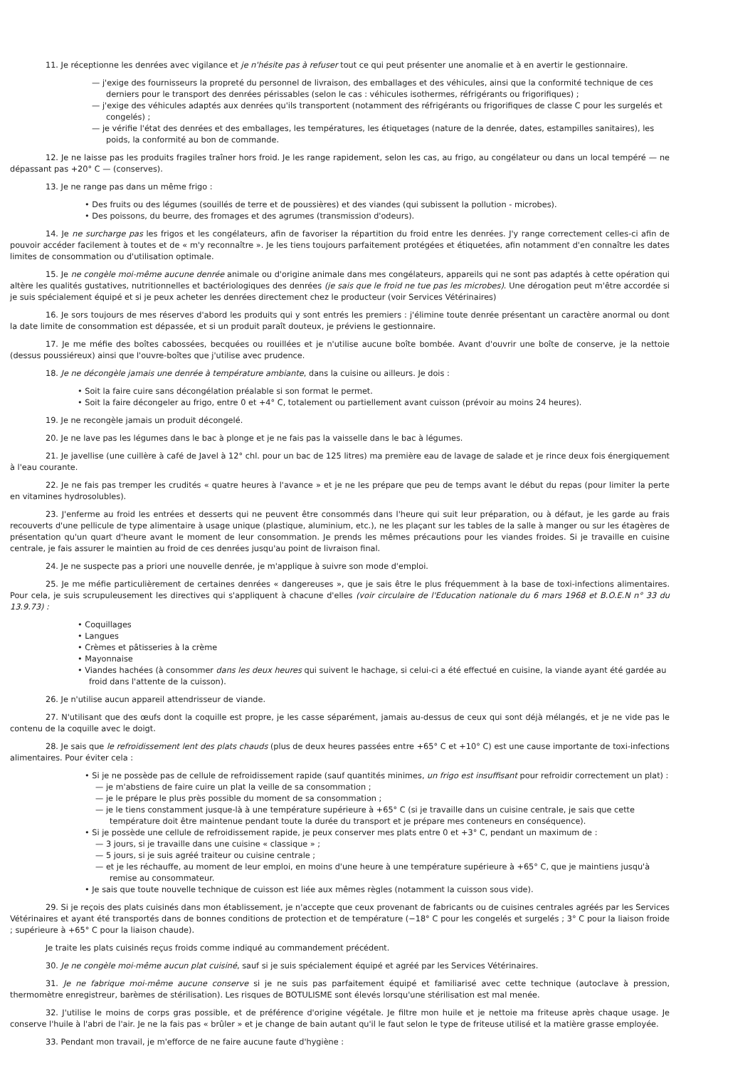11. Je réceptionne les denrées avec vigilance et je n'hésite pas à refuser tout ce qui peut présenter une anomalie et à en avertir le gestionnaire.
— j'exige des fournisseurs la propreté du personnel de livraison, des emballages et des véhicules, ainsi que la conformité technique de ces derniers pour le transport des denrées périssables (selon le cas : véhicules isothermes, réfrigérants ou frigorifiques) ;
— j'exige des véhicules adaptés aux denrées qu'ils transportent (notamment des réfrigérants ou frigorifiques de classe C pour les surgelés et congelés) ;
— je vérifie l'état des denrées et des emballages, les températures, les étiquetages (nature de la denrée, dates, estampilles sanitaires), les poids, la conformité au bon de commande.
12. Je ne laisse pas les produits fragiles traîner hors froid. Je les range rapidement, selon les cas, au frigo, au congélateur ou dans un local tempéré — ne dépassant pas +20° C — (conserves).
13. Je ne range pas dans un même frigo :
• Des fruits ou des légumes (souillés de terre et de poussières) et des viandes (qui subissent la pollution - microbes).
• Des poissons, du beurre, des fromages et des agrumes (transmission d'odeurs).
14. Je ne surcharge pas les frigos et les congélateurs, afin de favoriser la répartition du froid entre les denrées. J'y range correctement celles-ci afin de pouvoir accéder facilement à toutes et de « m'y reconnaître ». Je les tiens toujours parfaitement protégées et étiquetées, afin notamment d'en connaître les dates limites de consommation ou d'utilisation optimale.
15. Je ne congèle moi-même aucune denrée animale ou d'origine animale dans mes congélateurs, appareils qui ne sont pas adaptés à cette opération qui altère les qualités gustatives, nutritionnelles et bactériologiques des denrées (je sais que le froid ne tue pas les microbes). Une dérogation peut m'être accordée si je suis spécialement équipé et si je peux acheter les denrées directement chez le producteur (voir Services Vétérinaires)
16. Je sors toujours de mes réserves d'abord les produits qui y sont entrés les premiers : j'élimine toute denrée présentant un caractère anormal ou dont la date limite de consommation est dépassée, et si un produit paraît douteux, je préviens le gestionnaire.
17. Je me méfie des boîtes cabossées, becquées ou rouillées et je n'utilise aucune boîte bombée. Avant d'ouvrir une boîte de conserve, je la nettoie (dessus poussiéreux) ainsi que l'ouvre-boîtes que j'utilise avec prudence.
18. Je ne décongèle jamais une denrée à température ambiante, dans la cuisine ou ailleurs. Je dois :
• Soit la faire cuire sans décongélation préalable si son format le permet.
• Soit la faire décongeler au frigo, entre 0 et +4° C, totalement ou partiellement avant cuisson (prévoir au moins 24 heures).
19. Je ne recongèle jamais un produit décongelé.
20. Je ne lave pas les légumes dans le bac à plonge et je ne fais pas la vaisselle dans le bac à légumes.
21. Je javellise (une cuillère à café de Javel à 12° chl. pour un bac de 125 litres) ma première eau de lavage de salade et je rince deux fois énergiquement à l'eau courante.
22. Je ne fais pas tremper les crudités « quatre heures à l'avance » et je ne les prépare que peu de temps avant le début du repas (pour limiter la perte en vitamines hydrosolubles).
23. J'enferme au froid les entrées et desserts qui ne peuvent être consommés dans l'heure qui suit leur préparation, ou à défaut, je les garde au frais recouverts d'une pellicule de type alimentaire à usage unique (plastique, aluminium, etc.), ne les plaçant sur les tables de la salle à manger ou sur les étagères de présentation qu'un quart d'heure avant le moment de leur consommation. Je prends les mêmes précautions pour les viandes froides. Si je travaille en cuisine centrale, je fais assurer le maintien au froid de ces denrées jusqu'au point de livraison final.
24. Je ne suspecte pas a priori une nouvelle denrée, je m'applique à suivre son mode d'emploi.
25. Je me méfie particulièrement de certaines denrées « dangereuses », que je sais être le plus fréquemment à la base de toxi-infections alimentaires. Pour cela, je suis scrupuleusement les directives qui s'appliquent à chacune d'elles (voir circulaire de l'Education nationale du 6 mars 1968 et B.O.E.N n° 33 du 13.9.73) :
• Coquillages
• Langues
• Crèmes et pâtisseries à la crème
• Mayonnaise
• Viandes hachées (à consommer dans les deux heures qui suivent le hachage, si celui-ci a été effectué en cuisine, la viande ayant été gardée au froid dans l'attente de la cuisson).
26. Je n'utilise aucun appareil attendrisseur de viande.
27. N'utilisant que des œufs dont la coquille est propre, je les casse séparément, jamais au-dessus de ceux qui sont déjà mélangés, et je ne vide pas le contenu de la coquille avec le doigt.
28. Je sais que le refroidissement lent des plats chauds (plus de deux heures passées entre +65° C et +10° C) est une cause importante de toxi-infections alimentaires. Pour éviter cela :
• Si je ne possède pas de cellule de refroidissement rapide (sauf quantités minimes, un frigo est insuffisant pour refroidir correctement un plat) :
— je m'abstiens de faire cuire un plat la veille de sa consommation ;
— je le prépare le plus près possible du moment de sa consommation ;
— je le tiens constamment jusque-là à une température supérieure à +65° C (si je travaille dans un cuisine centrale, je sais que cette température doit être maintenue pendant toute la durée du transport et je prépare mes conteneurs en conséquence).
• Si je possède une cellule de refroidissement rapide, je peux conserver mes plats entre 0 et +3° C, pendant un maximum de :
— 3 jours, si je travaille dans une cuisine « classique » ;
— 5 jours, si je suis agréé traiteur ou cuisine centrale ;
— et je les réchauffe, au moment de leur emploi, en moins d'une heure à une température supérieure à +65° C, que je maintiens jusqu'à remise au consommateur.
• Je sais que toute nouvelle technique de cuisson est liée aux mêmes règles (notamment la cuisson sous vide).
29. Si je reçois des plats cuisinés dans mon établissement, je n'accepte que ceux provenant de fabricants ou de cuisines centrales agréés par les Services Vétérinaires et ayant été transportés dans de bonnes conditions de protection et de température (−18° C pour les congelés et surgelés ; 3° C pour la liaison froide ; supérieure à +65° C pour la liaison chaude).
Je traite les plats cuisinés reçus froids comme indiqué au commandement précédent.
30. Je ne congèle moi-même aucun plat cuisiné, sauf si je suis spécialement équipé et agréé par les Services Vétérinaires.
31. Je ne fabrique moi-même aucune conserve si je ne suis pas parfaitement équipé et familiarisé avec cette technique (autoclave à pression, thermomètre enregistreur, barèmes de stérilisation). Les risques de BOTULISME sont élevés lorsqu'une stérilisation est mal menée.
32. J'utilise le moins de corps gras possible, et de préférence d'origine végétale. Je filtre mon huile et je nettoie ma friteuse après chaque usage. Je conserve l'huile à l'abri de l'air. Je ne la fais pas « brûler » et je change de bain autant qu'il le faut selon le type de friteuse utilisé et la matière grasse employée.
33. Pendant mon travail, je m'efforce de ne faire aucune faute d'hygiène :